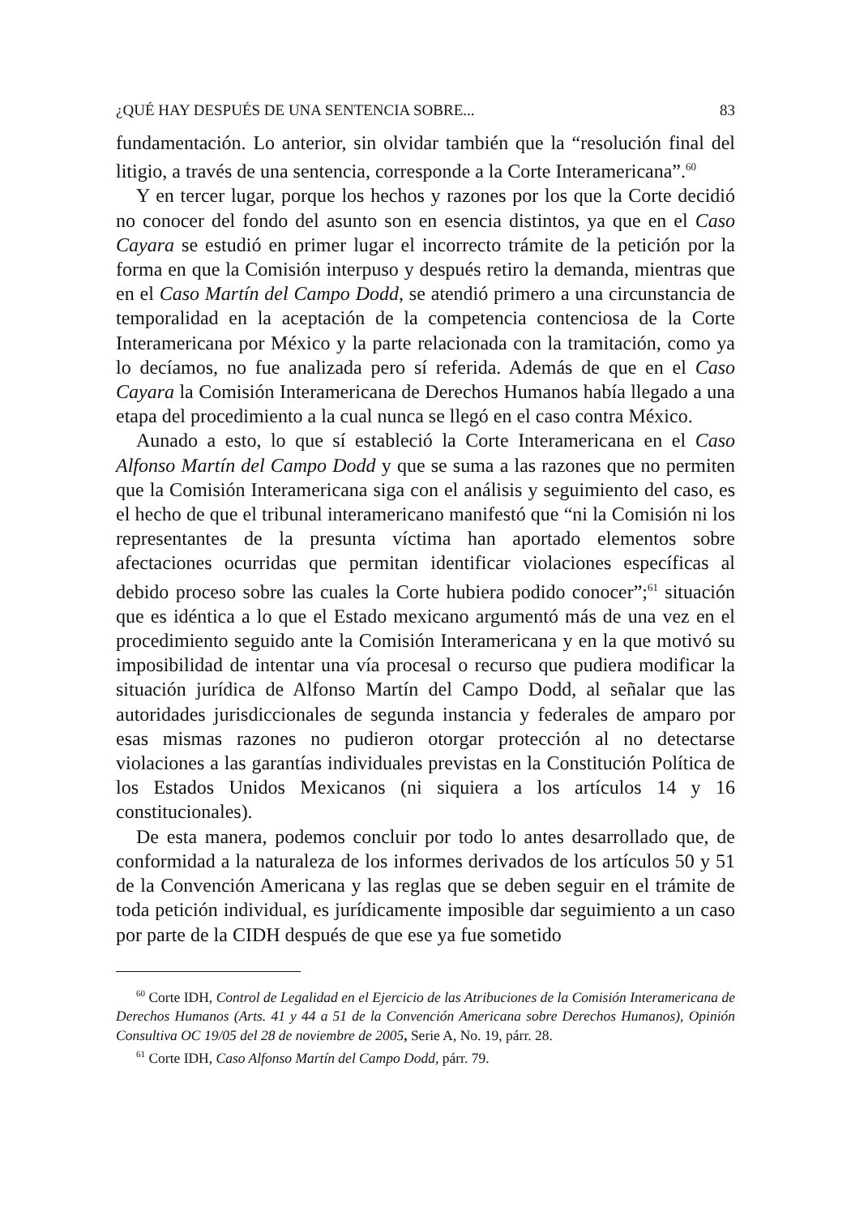¿QUÉ HAY DESPUÉS DE UNA SENTENCIA SOBRE... 83
fundamentación. Lo anterior, sin olvidar también que la “resolución final del litigio, a través de una sentencia, corresponde a la Corte Interamericana”.<sup>60</sup>
Y en tercer lugar, porque los hechos y razones por los que la Corte decidió no conocer del fondo del asunto son en esencia distintos, ya que en el Caso Cayara se estudió en primer lugar el incorrecto trámite de la petición por la forma en que la Comisión interpuso y después retiro la demanda, mientras que en el Caso Martín del Campo Dodd, se atendió primero a una circunstancia de temporalidad en la aceptación de la competencia contenciosa de la Corte Interamericana por México y la parte relacionada con la tramitación, como ya lo decíamos, no fue analizada pero sí referida. Además de que en el Caso Cayara la Comisión Interamericana de Derechos Humanos había llegado a una etapa del procedimiento a la cual nunca se llegó en el caso contra México.
Aunado a esto, lo que sí estableció la Corte Interamericana en el Caso Alfonso Martín del Campo Dodd y que se suma a las razones que no permiten que la Comisión Interamericana siga con el análisis y seguimiento del caso, es el hecho de que el tribunal interamericano manifestó que “ni la Comisión ni los representantes de la presunta víctima han aportado elementos sobre afectaciones ocurridas que permitan identificar violaciones específicas al debido proceso sobre las cuales la Corte hubiera podido conocer”;<sup>61</sup> situación que es idéntica a lo que el Estado mexicano argumentó más de una vez en el procedimiento seguido ante la Comisión Interamericana y en la que motivó su imposibilidad de intentar una vía procesal o recurso que pudiera modificar la situación jurídica de Alfonso Martín del Campo Dodd, al señalar que las autoridades jurisdiccionales de segunda instancia y federales de amparo por esas mismas razones no pudieron otorgar protección al no detectarse violaciones a las garantías individuales previstas en la Constitución Política de los Estados Unidos Mexicanos (ni siquiera a los artículos 14 y 16 constitucionales).
De esta manera, podemos concluir por todo lo antes desarrollado que, de conformidad a la naturaleza de los informes derivados de los artículos 50 y 51 de la Convención Americana y las reglas que se deben seguir en el trámite de toda petición individual, es jurídicamente imposible dar seguimiento a un caso por parte de la CIDH después de que ese ya fue sometido
<sup>60</sup> Corte IDH, Control de Legalidad en el Ejercicio de las Atribuciones de la Comisión Interamericana de Derechos Humanos (Arts. 41 y 44 a 51 de la Convención Americana sobre Derechos Humanos), Opinión Consultiva OC 19/05 del 28 de noviembre de 2005, Serie A, No. 19, párr. 28.
<sup>61</sup> Corte IDH, Caso Alfonso Martín del Campo Dodd, párr. 79.